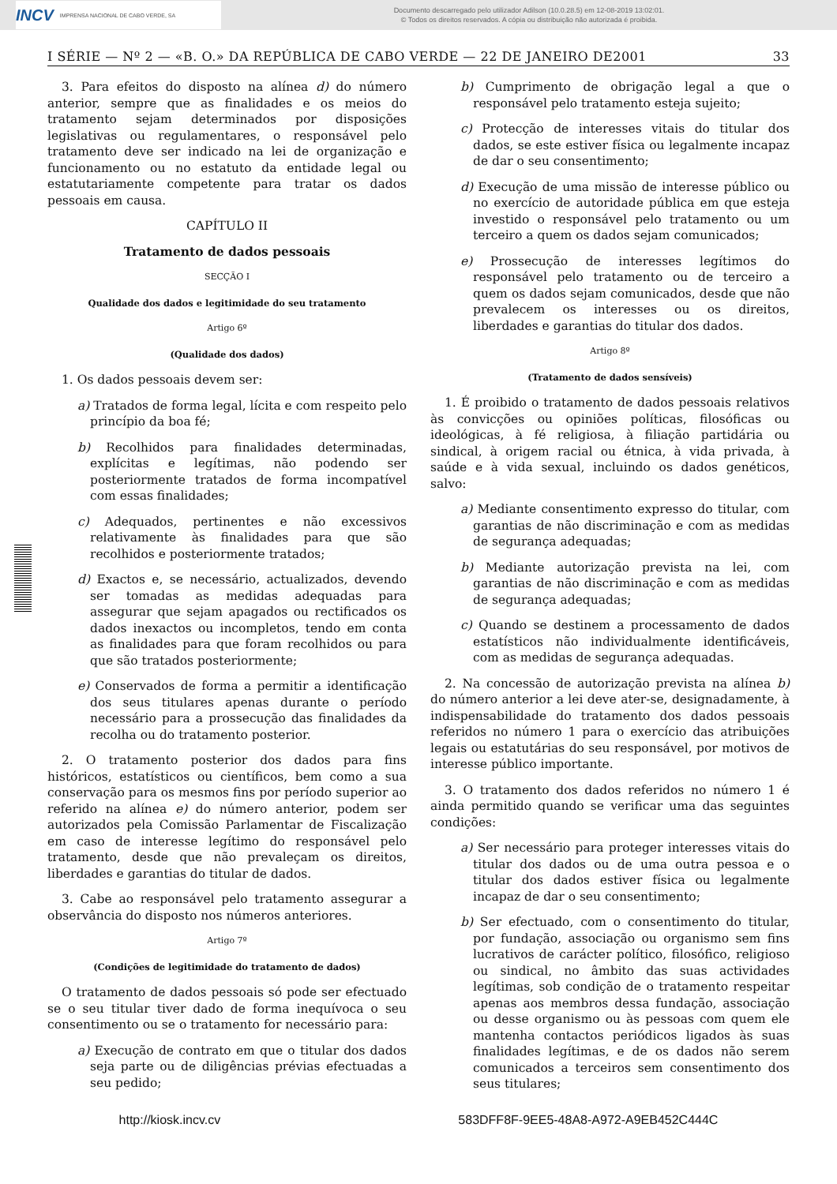INCV IMPRENSA NACIONAL DE CABO VERDE, SA
Documento descarregado pelo utilizador Adilson (10.0.28.5) em 12-08-2019 13:02:01.
© Todos os direitos reservados. A cópia ou distribuição não autorizada é proibida.
I SÉRIE — Nº 2 — «B. O.» DA REPÚBLICA DE CABO VERDE — 22 DE JANEIRO DE2001 33
3. Para efeitos do disposto na alínea d) do número anterior, sempre que as finalidades e os meios do tratamento sejam determinados por disposições legislativas ou regulamentares, o responsável pelo tratamento deve ser indicado na lei de organização e funcionamento ou no estatuto da entidade legal ou estatutariamente competente para tratar os dados pessoais em causa.
CAPÍTULO II
Tratamento de dados pessoais
SECÇÃO I
Qualidade dos dados e legitimidade do seu tratamento
Artigo 6º
(Qualidade dos dados)
1. Os dados pessoais devem ser:
a) Tratados de forma legal, lícita e com respeito pelo princípio da boa fé;
b) Recolhidos para finalidades determinadas, explícitas e legítimas, não podendo ser posteriormente tratados de forma incompatível com essas finalidades;
c) Adequados, pertinentes e não excessivos relativamente às finalidades para que são recolhidos e posteriormente tratados;
d) Exactos e, se necessário, actualizados, devendo ser tomadas as medidas adequadas para assegurar que sejam apagados ou rectificados os dados inexactos ou incompletos, tendo em conta as finalidades para que foram recolhidos ou para que são tratados posteriormente;
e) Conservados de forma a permitir a identificação dos seus titulares apenas durante o período necessário para a prossecução das finalidades da recolha ou do tratamento posterior.
2. O tratamento posterior dos dados para fins históricos, estatísticos ou científicos, bem como a sua conservação para os mesmos fins por período superior ao referido na alínea e) do número anterior, podem ser autorizados pela Comissão Parlamentar de Fiscalização em caso de interesse legítimo do responsável pelo tratamento, desde que não prevaleçam os direitos, liberdades e garantias do titular de dados.
3. Cabe ao responsável pelo tratamento assegurar a observância do disposto nos números anteriores.
Artigo 7º
(Condições de legitimidade do tratamento de dados)
O tratamento de dados pessoais só pode ser efectuado se o seu titular tiver dado de forma inequívoca o seu consentimento ou se o tratamento for necessário para:
a) Execução de contrato em que o titular dos dados seja parte ou de diligências prévias efectuadas a seu pedido;
b) Cumprimento de obrigação legal a que o responsável pelo tratamento esteja sujeito;
c) Protecção de interesses vitais do titular dos dados, se este estiver física ou legalmente incapaz de dar o seu consentimento;
d) Execução de uma missão de interesse público ou no exercício de autoridade pública em que esteja investido o responsável pelo tratamento ou um terceiro a quem os dados sejam comunicados;
e) Prossecução de interesses legítimos do responsável pelo tratamento ou de terceiro a quem os dados sejam comunicados, desde que não prevalecem os interesses ou os direitos, liberdades e garantias do titular dos dados.
Artigo 8º
(Tratamento de dados sensíveis)
1. É proibido o tratamento de dados pessoais relativos às convicções ou opiniões políticas, filosóficas ou ideológicas, à fé religiosa, à filiação partidária ou sindical, à origem racial ou étnica, à vida privada, à saúde e à vida sexual, incluindo os dados genéticos, salvo:
a) Mediante consentimento expresso do titular, com garantias de não discriminação e com as medidas de segurança adequadas;
b) Mediante autorização prevista na lei, com garantias de não discriminação e com as medidas de segurança adequadas;
c) Quando se destinem a processamento de dados estatísticos não individualmente identificáveis, com as medidas de segurança adequadas.
2. Na concessão de autorização prevista na alínea b) do número anterior a lei deve ater-se, designadamente, à indispensabilidade do tratamento dos dados pessoais referidos no número 1 para o exercício das atribuições legais ou estatutárias do seu responsável, por motivos de interesse público importante.
3. O tratamento dos dados referidos no número 1 é ainda permitido quando se verificar uma das seguintes condições:
a) Ser necessário para proteger interesses vitais do titular dos dados ou de uma outra pessoa e o titular dos dados estiver física ou legalmente incapaz de dar o seu consentimento;
b) Ser efectuado, com o consentimento do titular, por fundação, associação ou organismo sem fins lucrativos de carácter político, filosófico, religioso ou sindical, no âmbito das suas actividades legítimas, sob condição de o tratamento respeitar apenas aos membros dessa fundação, associação ou desse organismo ou às pessoas com quem ele mantenha contactos periódicos ligados às suas finalidades legítimas, e de os dados não serem comunicados a terceiros sem consentimento dos seus titulares;
http://kiosk.incv.cv 583DFF8F-9EE5-48A8-A972-A9EB452C444C